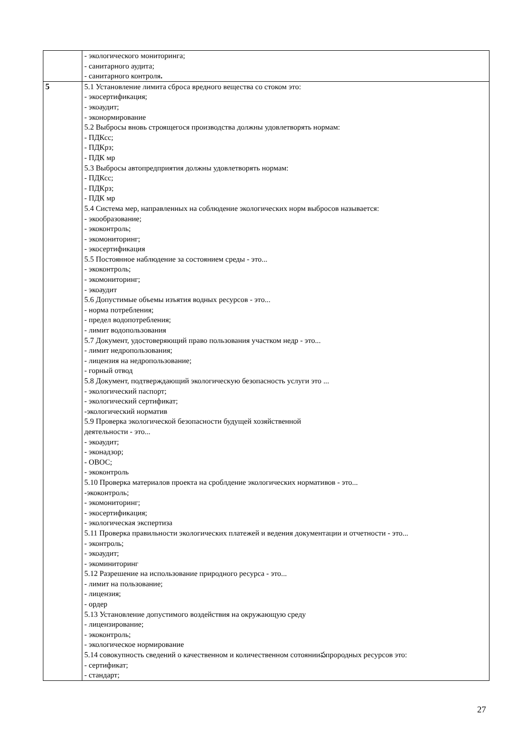| | - экологического мониторинга; - санитарного аудита; - санитарного контроля . |
| 5 | 5.1 Установление лимита сброса вредного вещества со стоком это: - экосертификация; - экоаудит; - эконормирование 5.2 Выбросы вновь строящегося производства должны удовлетворять нормам: - ПДКсс; - ПДКрз; - ПДК мр 5.3 Выбросы автопредприятия должны удовлетворять нормам: - ПДКсс; - ПДКрз; - ПДК мр 5.4 Система мер, направленных на соблюдение экологических норм выбросов называется: - экообразование; - экоконтроль; - экомониторинг; - экосертификация 5.5 Постоянное наблюдение за состоянием среды - это... - экоконтроль; - экомониторинг; - экоаудит 5.6 Допустимые объемы изъятия водных ресурсов - это... - норма потребления; - предел водопотребления; - лимит водопользования 5.7 Документ, удостоверяющий право пользования участком недр - это... - лимит недропользования; - лицензия на недропользование; - горный отвод 5.8 Документ, подтверждающий экологическую безопасность услуги это ... - экологический паспорт; - экологический сертификат; -экологический норматив 5.9 Проверка экологической безопасности будущей хозяйственной деятельности - это... - экоаудит; - эконадзор; - ОВОС; - экоконтроль 5.10 Проверка материалов проекта на сроблдение экологических нормативов - это... -экоконтроль; - экомониторинг; - экосертификация; - экологическая экспертиза 5.11 Проверка правильности экологических платежей и ведения документации и отчетности - это... - эконтроль; - экоаудит; - экоминиторинг 5.12 Разрешение на использование природного ресурса - это... - лимит на пользование; - лицензия; - ордер 5.13 Установление допустимого воздействия на окружающую среду - лицензирование; - экоконтроль; - экологическое нормирование 5.14 совокупность сведений о качественном и количественном сотоянииపпрородных ресурсов это: - сертификат; - стандарт; |
27